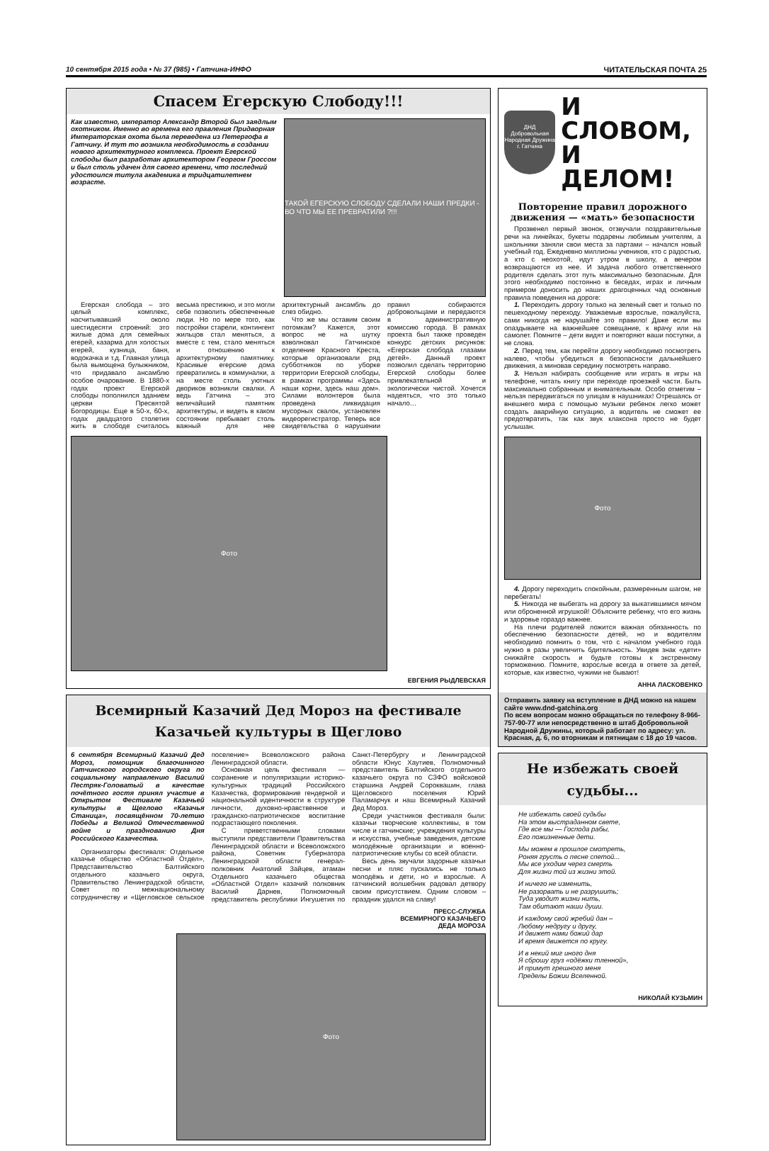10 сентября 2015 года • № 37 (985) • Гатчина-ИНФО ЧИТАТЕЛЬСКАЯ ПОЧТА 25
Спасем Егерскую Слободу!!!
Как известно, император Александр Второй был заядлым охотником. Именно во времена его правления Придворная Императорская охота была переведена из Петергофа в Гатчину. И тут то возникла необходимость в создании нового архитектурного комплекса. Проект Егерской слободы был разработан архитектором Георгом Гроссом и был столь удачен для своего времени, что последний удостоился титула академика в тридцатилетнем возрасте.
ТАКОЙ ЕГЕРСКУЮ СЛОБОДУ СДЕЛАЛИ НАШИ ПРЕДКИ - ВО ЧТО МЫ ЕЕ ПРЕВРАТИЛИ ?!!!
Егерская слобода – это целый комплекс, насчитывавший около шестидесяти строений: это жилые дома для семейных егерей, казарма для холостых егерей, кузница, баня, водокачка и т.д. Главная улица была вымощена булыжником, что придавало ансамблю особое очарование. В 1880-х годах проект Егерской слободы пополнился зданием церкви Пресвятой Богородицы. Еще в 50-х, 60-х, годах двадцатого столетия жить в слободе считалось весьма престижно, и это могли себе позволить обеспеченные люди. Но по мере того, как постройки старели, контингент жильцов стал меняться, а вместе с тем, стало меняться и отношению к архитектурному памятнику. Красивые егерские дома превратились в коммуналки, а на месте столь уютных двориков возникли свалки. А ведь Гатчина – это величайший памятник архитектуры, и видеть в каком состоянии пребывает столь важный для нее архитектурный ансамбль до слез обидно.
Что же мы оставим своим потомкам? Кажется, этот вопрос не на шутку взволновал Гатчинское отделение Красного Креста, которые организовали ряд субботников по уборке территории Егерской слободы, в рамках программы «Здесь наши корни, здесь наш дом». Силами волонтеров была проведена ликвидация мусорных свалок, установлен видеорегистратор. Теперь все свидетельства о нарушении правил собираются добровольцами и передаются в административную комиссию города. В рамках проекта был также проведен конкурс детских рисунков: «Егерская слобода глазами детей». Данный проект позволил сделать территорию Егерской слободы более привлекательной и экологически чистой. Хочется надеяться, что это только начало…
Фото
ЕВГЕНИЯ РЫДЛЕВСКАЯ
Всемирный Казачий Дед Мороз на фестивале Казачьей культуры в Щеглово
6 сентября Всемирный Казачий Дед Мороз, помощник благочинного Гатчинского городского округа по социальному направлению Василий Пестряк-Головатый в качестве почётного гостя принял участие в Открытом Фестивале Казачьей культуры в Щеглово «Казачья Станица», посвящённом 70-летию Победы в Великой Отечественной войне и празднованию Дня Российского Казачества.
Организаторы фестиваля: Отдельное казачье общество «Областной Отдел», Представительство Балтийского отдельного казачьего округа, Правительство Ленинградской области, Совет по межнациональному сотрудничеству и «Щегловское сельское поселение» Всеволожского района Ленинградской области.
Основная цель фестиваля — сохранение и популяризации историко-культурных традиций Российского Казачества, формирование гендерной и национальной идентичности в структуре личности, духовно-нравственное и гражданско-патриотическое воспитание подрастающего поколения.
С приветственными словами выступили представители Правительства Ленинградской области и Всеволожского района, Советник Губернатора Ленинградской области генерал-полковник Анатолий Зайцев, атаман Отдельного казачьего общества «Областной Отдел» казачий полковник Василий Дарнев, Полномочный представитель республики Ингушетия по Санкт-Петербургу и Ленинградской области Юнус Хаутиев, Полномочный представитель Балтийского отдельного казачьего округа по СЗФО войсковой старшина Андрей Сороквашин, глава Щегловского поселения Юрий Паламарчук и наш Всемирный Казачий Дед Мороз.
Среди участников фестиваля были: казачьи творческие коллективы, в том числе и гатчинские; учреждения культуры и искусства, учебные заведения, детские молодёжные организации и военно-патриотические клубы со всей области.
Весь день звучали задорные казачьи песни и пляс пускались не только молодёжь и дети, но и взрослые. А гатчинский волшебник радовал детвору своим присутствием. Одним словом – праздник удался на славу!
ПРЕСС-СЛУЖБА
ВСЕМИРНОГО КАЗАЧЬЕГО
ДЕДА МОРОЗА
Фото
ДНД
Добровольная Народная Дружина г. Гатчина
И СЛОВОМ,
И ДЕЛОМ!
Повторение правил дорожного движения — «мать» безопасности
Прозвенел первый звонок, отзвучали поздравительные речи на линейках, букеты подарены любимым учителям, а школьники заняли свои места за партами – начался новый учебный год. Ежедневно миллионы учеников, кто с радостью, а кто с неохотой, идут утром в школу, а вечером возвращаются из нее. И задача любого ответственного родителя сделать этот путь максимально безопасным. Для этого необходимо постоянно в беседах, играх и личным примером доносить до наших драгоценных чад основные правила поведения на дороге:
1. Переходить дорогу только на зеленый свет и только по пешеходному переходу. Уважаемые взрослые, пожалуйста, сами никогда не нарушайте это правило! Даже если вы опаздываете на важнейшее совещание, к врачу или на самолет. Помните – дети видят и повторяют ваши поступки, а не слова.
2. Перед тем, как перейти дорогу необходимо посмотреть налево, чтобы убедиться в безопасности дальнейшего движения, а миновав середину посмотреть направо.
3. Нельзя набирать сообщение или играть в игры на телефоне, читать книгу при переходе проезжей части. Быть максимально собранным и внимательным. Особо отметим – нельзя передвигаться по улицам в наушниках! Отрешаясь от внешнего мира с помощью музыки ребенок легко может создать аварийную ситуацию, а водитель не сможет ее предотвратить, так как звук клаксона просто не будет услышан.
Фото
4. Дорогу переходить спокойным, размеренным шагом, не перебегать!
5. Никогда не выбегать на дорогу за выкатившимся мячом или оброненной игрушкой! Объясните ребенку, что его жизнь и здоровье гораздо важнее.
На плечи родителей ложится важная обязанность по обеспечению безопасности детей, но и водителям необходимо помнить о том, что с началом учебного года нужно в разы увеличить бдительность. Увидев знак «дети» снижайте скорость и будьте готовы к экстренному торможению. Помните, взрослые всегда в ответе за детей, которые, как известно, чужими не бывают!
АННА ЛАСКОВЕНКО
Отправить заявку на вступление в ДНД можно на нашем сайте www.dnd-gatchina.org
По всем вопросам можно обращаться по телефону 8-966-757-90-77 или непосредственно в штаб Добровольной Народной Дружины, который работает по адресу: ул. Красная, д. 6, по вторникам и пятницам с 18 до 19 часов.
Не избежать своей судьбы...
Не избежать своей судьбы
На этом выстраданном свете,
Где все мы — Господа рабы,
Его пожизненные дети.
Мы можем в прошлое смотреть,
Роняя грусть о песне спетой...
Мы все уходим через смерть
Для жизни той из жизни этой.
И ничего не изменить,
Не разорвать и не разрушить;
Туда уводит жизни нить,
Там обитают наши души.
И каждому свой жребий дан –
Любому недругу и другу,
И движет нами божий дар
И время движется по кругу.
И в некий миг иного дня
Я сброшу груз «одёжки тленной»,
И примут грешного меня
Пределы Божии Вселенной.
НИКОЛАЙ КУЗЬМИН